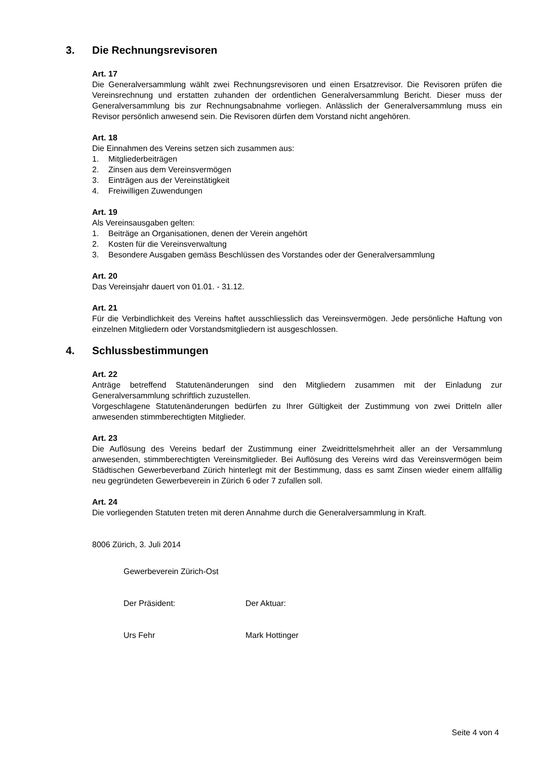3. Die Rechnungsrevisoren
Art. 17
Die Generalversammlung wählt zwei Rechnungsrevisoren und einen Ersatzrevisor. Die Revisoren prüfen die Vereinsrechnung und erstatten zuhanden der ordentlichen Generalversammlung Bericht. Dieser muss der Generalversammlung bis zur Rechnungsabnahme vorliegen. Anlässlich der Generalversammlung muss ein Revisor persönlich anwesend sein. Die Revisoren dürfen dem Vorstand nicht angehören.
Art. 18
Die Einnahmen des Vereins setzen sich zusammen aus:
1. Mitgliederbeiträgen
2. Zinsen aus dem Vereinsvermögen
3. Einträgen aus der Vereinstätigkeit
4. Freiwilligen Zuwendungen
Art. 19
Als Vereinsausgaben gelten:
1. Beiträge an Organisationen, denen der Verein angehört
2. Kosten für die Vereinsverwaltung
3. Besondere Ausgaben gemäss Beschlüssen des Vorstandes oder der Generalversammlung
Art. 20
Das Vereinsjahr dauert von 01.01. - 31.12.
Art. 21
Für die Verbindlichkeit des Vereins haftet ausschliesslich das Vereinsvermögen. Jede persönliche Haftung von einzelnen Mitgliedern oder Vorstandsmitgliedern ist ausgeschlossen.
4. Schlussbestimmungen
Art. 22
Anträge betreffend Statutenänderungen sind den Mitgliedern zusammen mit der Einladung zur Generalversammlung schriftlich zuzustellen.
Vorgeschlagene Statutenänderungen bedürfen zu Ihrer Gültigkeit der Zustimmung von zwei Dritteln aller anwesenden stimmberechtigten Mitglieder.
Art. 23
Die Auflösung des Vereins bedarf der Zustimmung einer Zweidrittelsmehrheit aller an der Versammlung anwesenden, stimmberechtigten Vereinsmitglieder. Bei Auflösung des Vereins wird das Vereinsvermögen beim Städtischen Gewerbeverband Zürich hinterlegt mit der Bestimmung, dass es samt Zinsen wieder einem allfällig neu gegründeten Gewerbeverein in Zürich 6 oder 7 zufallen soll.
Art. 24
Die vorliegenden Statuten treten mit deren Annahme durch die Generalversammlung in Kraft.
8006 Zürich, 3. Juli 2014
Gewerbeverein Zürich-Ost
Der Präsident: Der Aktuar:
Urs Fehr Mark Hottinger
Seite 4 von 4